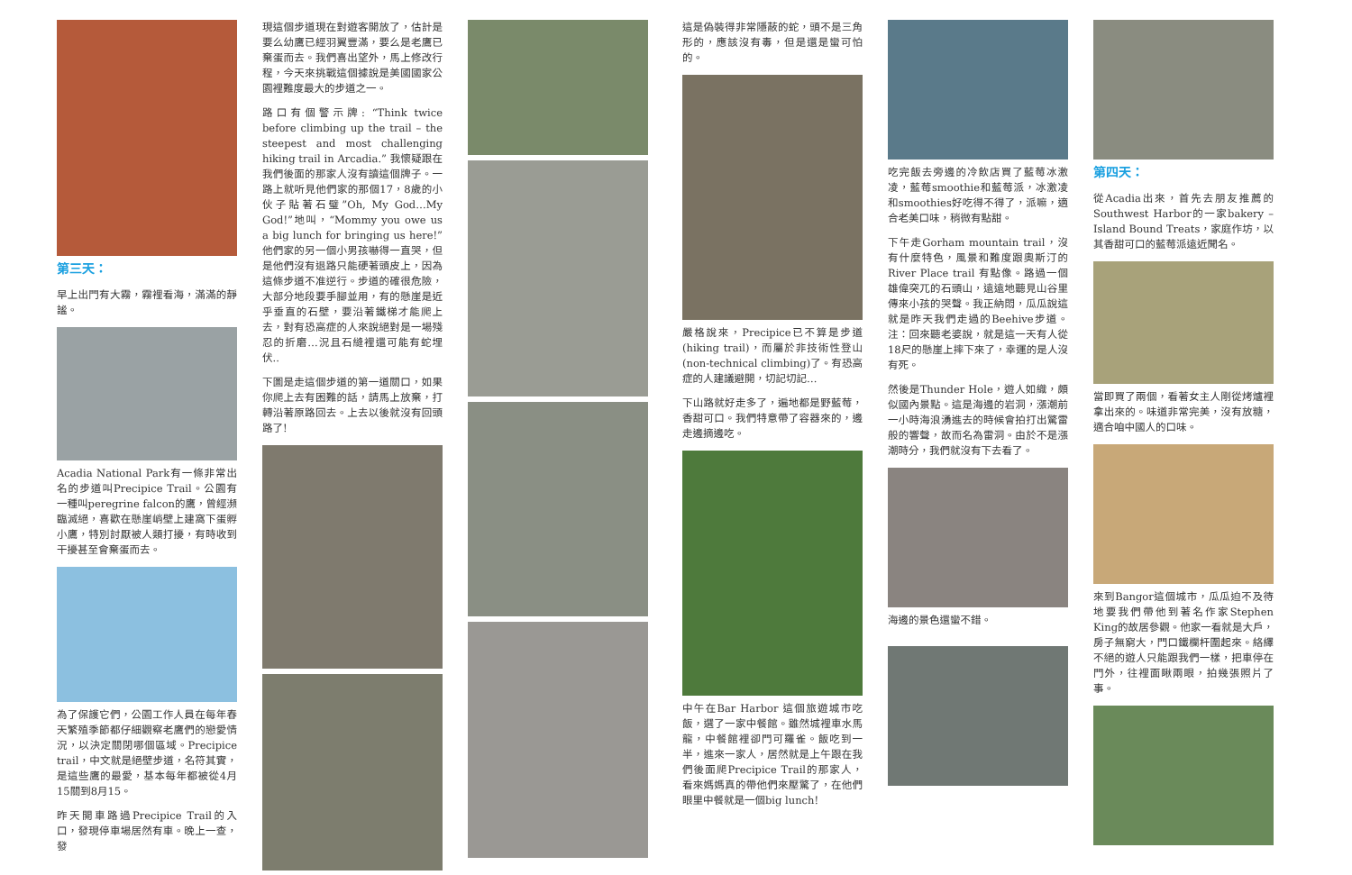第三天：
早上出門有大霧，霧裡看海，滿滿的靜謐。
Acadia National Park有一條非常出名的步道叫Precipice Trail。公園有一種叫peregrine falcon的鷹，曾經瀕臨滅絕，喜歡在懸崖峭壁上建窩下蛋孵小鷹，特別討厭被人類打擾，有時收到干擾甚至會棄蛋而去。
為了保護它們，公園工作人員在每年春天繁殖季節都仔細觀察老鷹們的戀愛情況，以決定關閉哪個區域。Precipice trail，中文就是絕壁步道，名符其實，是這些鷹的最愛，基本每年都被從4月15關到8月15。
昨天開車路過Precipice Trail的入口，發現停車場居然有車。晚上一查，發
現這個步道現在對遊客開放了，估計是要么幼鷹已經羽翼豐滿，要么是老鷹已棄蛋而去。我們喜出望外，馬上修改行程，今天來挑戰這個據說是美國國家公園裡難度最大的步道之一。
路口有個警示牌: “Think twice before climbing up the trail – the steepest and most challenging hiking trail in Arcadia.” 我懷疑跟在我們後面的那家人沒有讀這個牌子。一路上就听見他們家的那個17，8歲的小伙子貼著石璧”Oh, My God…My God!”地叫，“Mommy you owe us a big lunch for bringing us here!” 他們家的另一個小男孩嚇得一直哭，但是他們沒有退路只能硬著頭皮上，因為這條步道不准逆行。步道的確很危險，大部分地段要手腳並用，有的懸崖是近乎垂直的石壁，要沿著鐵梯才能爬上去，對有恐高症的人來說絕對是一場殘忍的折磨…況且石縫裡還可能有蛇埋伏..
下圖是走這個步道的第一道關口，如果你爬上去有困難的話，請馬上放棄，打轉沿著原路回去。上去以後就沒有回頭路了!
這是偽裝得非常隱蔽的蛇，頭不是三角形的，應該沒有毒，但是還是蠻可怕的。
嚴格說來，Precipice已不算是步道(hiking trail)，而屬於非技術性登山(non-technical climbing)了。有恐高症的人建議避開，切記切記…
下山路就好走多了，遍地都是野藍莓，香甜可口。我們特意帶了容器來的，邊走邊摘邊吃。
中午在Bar Harbor 這個旅遊城市吃飯，選了一家中餐館。雖然城裡車水馬龍，中餐館裡卻門可羅雀。飯吃到一半，進來一家人，居然就是上午跟在我們後面爬Precipice Trail的那家人，看來媽媽真的帶他們來壓驚了，在他們眼里中餐就是一個big lunch!
吃完飯去旁邊的冷飲店買了藍莓冰激凌，藍莓smoothie和藍莓派，冰激凌和smoothies好吃得不得了，派嘛，適合老美口味，稍微有點甜。
下午走Gorham mountain trail，沒有什麼特色，風景和難度跟奧斯汀的River Place trail 有點像。路過一個雄偉突兀的石頭山，遠遠地聽見山谷里傳來小孩的哭聲。我正納悶，瓜瓜說這就是昨天我們走過的Beehive步道。注：回來聽老婆說，就是這一天有人從18尺的懸崖上摔下來了，幸運的是人沒有死。
然後是Thunder Hole，遊人如織，頗似國內景點。這是海邊的岩洞，漲潮前一小時海浪湧進去的時候會拍打出驚雷般的響聲，故而名為雷洞。由於不是漲潮時分，我們就沒有下去看了。
海邊的景色還蠻不錯。
第四天：
從Acadia出來，首先去朋友推薦的Southwest Harbor的一家bakery – Island Bound Treats，家庭作坊，以其香甜可口的藍莓派遠近聞名。
當即買了兩個，看著女主人剛從烤爐裡拿出來的。味道非常完美，沒有放糖，適合咱中國人的口味。
來到Bangor這個城市，瓜瓜迫不及待地要我們帶他到著名作家Stephen King的故居參觀。他家一看就是大戶，房子無窮大，門口鐵欄杆圍起來。絡繹不絕的遊人只能跟我們一樣，把車停在門外，往裡面瞅兩眼，拍幾張照片了事。